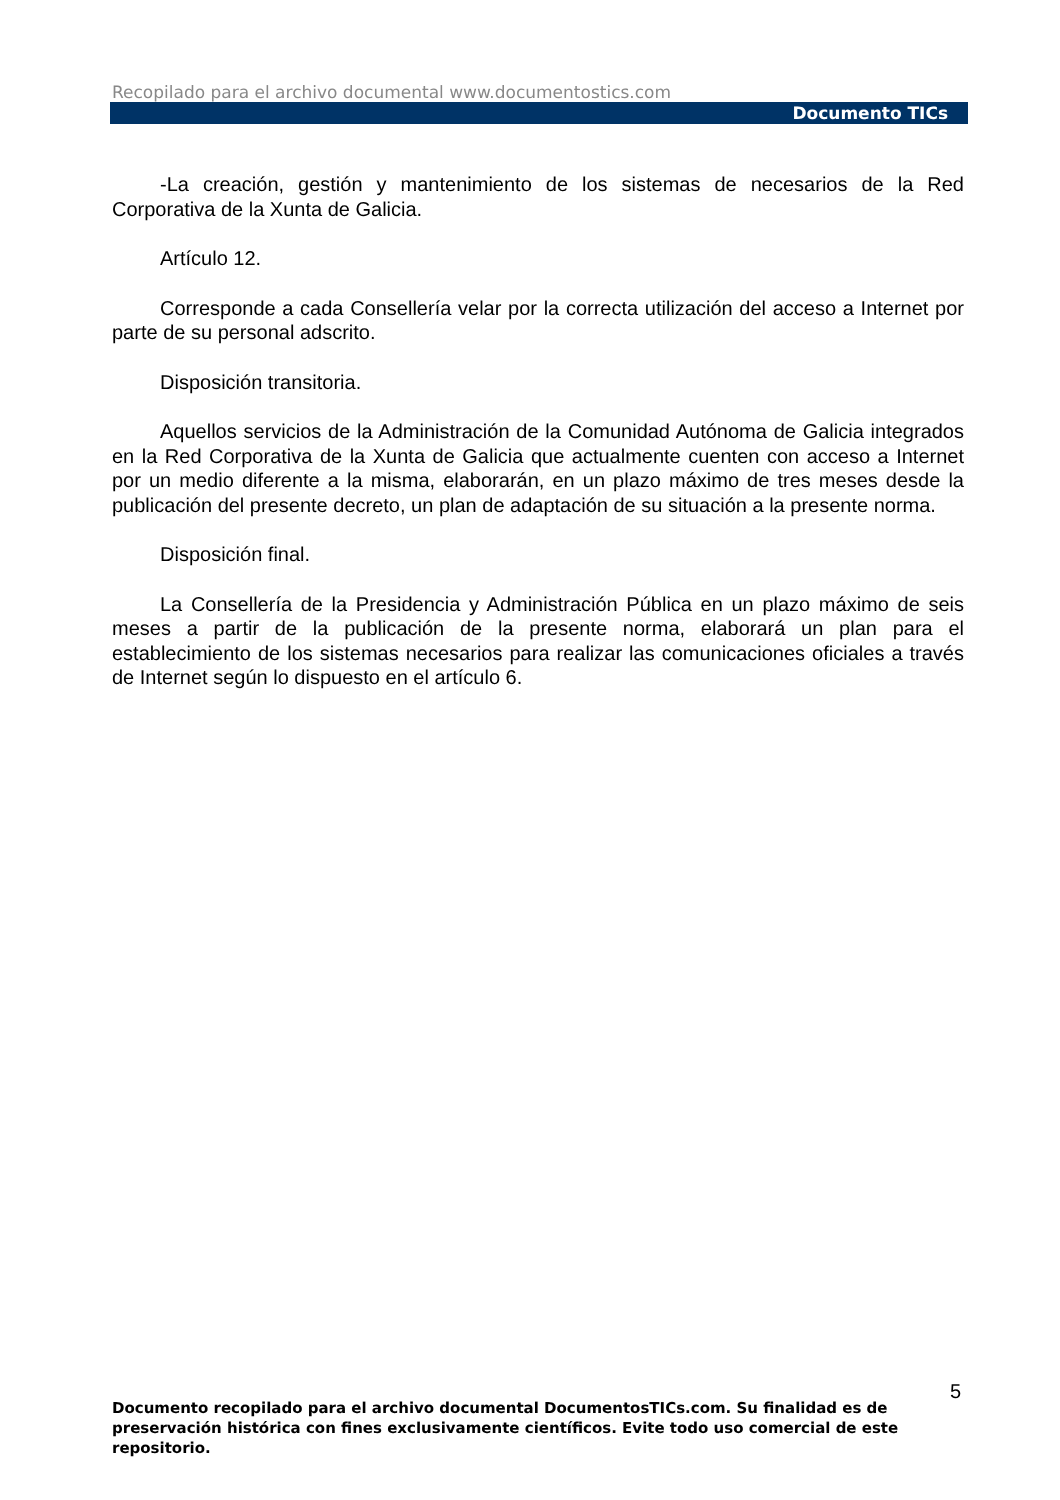Recopilado para el archivo documental www.documentostics.com
Documento TICs
-La creación, gestión y mantenimiento de los sistemas de necesarios de la Red Corporativa de la Xunta de Galicia.
Artículo 12.
Corresponde a cada Consellería velar por la correcta utilización del acceso a Internet por parte de su personal adscrito.
Disposición transitoria.
Aquellos servicios de la Administración de la Comunidad Autónoma de Galicia integrados en la Red Corporativa de la Xunta de Galicia que actualmente cuenten con acceso a Internet por un medio diferente a la misma, elaborarán, en un plazo máximo de tres meses desde la publicación del presente decreto, un plan de adaptación de su situación a la presente norma.
Disposición final.
La Consellería de la Presidencia y Administración Pública en un plazo máximo de seis meses a partir de la publicación de la presente norma, elaborará un plan para el establecimiento de los sistemas necesarios para realizar las comunicaciones oficiales a través de Internet según lo dispuesto en el artículo 6.
5
Documento recopilado para el archivo documental DocumentosTICs.com. Su finalidad es de preservación histórica con fines exclusivamente científicos. Evite todo uso comercial de este repositorio.